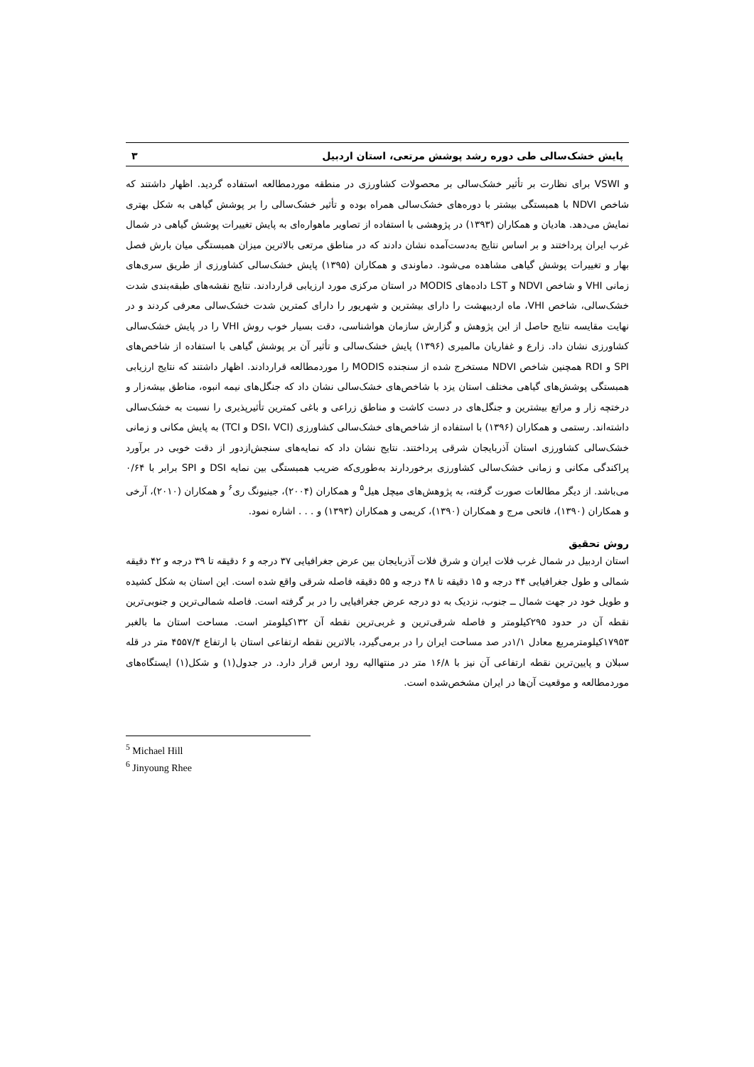پایش خشک‌سالی طی دوره رشد پوشش مرتعی، استان اردبیل ۳
و VSWI برای نظارت بر تأثیر خشک‌سالی بر محصولات کشاورزی در منطقه موردمطالعه استفاده گردید. اظهار داشتند که شاخص NDVI با همبستگی بیشتر با دوره‌های خشک‌سالی همراه بوده و تأثیر خشک‌سالی را بر پوشش گیاهی به شکل بهتری نمایش می‌دهد. هادیان و همکاران (۱۳۹۳) در پژوهشی با استفاده از تصاویر ماهواره‌ای به پایش تغییرات پوشش گیاهی در شمال غرب ایران پرداختند و بر اساس نتایج به‌دست‌آمده نشان دادند که در مناطق مرتعی بالاترین میزان همبستگی میان بارش فصل بهار و تغییرات پوشش گیاهی مشاهده می‌شود. دماوندی و همکاران (۱۳۹۵) پایش خشک‌سالی کشاورزی از طریق سری‌های زمانی VHI و شاخص NDVI و LST داده‌های MODIS در استان مرکزی مورد ارزیابی قراردادند. نتایج نقشه‌های طبقه‌بندی شدت خشک‌سالی، شاخص VHI، ماه اردیبهشت را دارای بیشترین و شهریور را دارای کمترین شدت خشک‌سالی معرفی کردند و در نهایت مقایسه نتایج حاصل از این پژوهش و گزارش سازمان هواشناسی، دقت بسیار خوب روش VHI را در پایش خشک‌سالی کشاورزی نشان داد. زارع و غفاریان مالمیری (۱۳۹۶) پایش خشک‌سالی و تأثیر آن بر پوشش گیاهی با استفاده از شاخص‌های SPI و RDI همچنین شاخص NDVI مستخرج شده از سنجنده MODIS را موردمطالعه قراردادند. اظهار داشتند که نتایج ارزیابی همبستگی پوشش‌های گیاهی مختلف استان یزد با شاخص‌های خشک‌سالی نشان داد که جنگل‌های نیمه انبوه، مناطق بیشه‌زار و درختچه زار و مراتع بیشترین و جنگل‌های در دست کاشت و مناطق زراعی و باغی کمترین تأثیرپذیری را نسبت به خشک‌سالی داشته‌اند. رستمی و همکاران (۱۳۹۶) با استفاده از شاخص‌های خشک‌سالی کشاورزی (DSI، VCI و TCI) به پایش مکانی و زمانی خشک‌سالی کشاورزی استان آذربایجان شرقی پرداختند. نتایج نشان داد که نمایه‌های سنجش‌ازدور از دقت خوبی در برآورد پراکندگی مکانی و زمانی خشک‌سالی کشاورزی برخوردارند به‌طوری‌که ضریب همبستگی بین نمایه DSI و SPI برابر با ۰/۶۴ می‌باشد. از دیگر مطالعات صورت گرفته، به پژوهش‌های میچل هیل<sup>۵</sup> و همکاران (۲۰۰۴)، جینیونگ ری<sup>۶</sup> و همکاران (۲۰۱۰)، آرخی و همکاران (۱۳۹۰)، فاتحی مرج و همکاران (۱۳۹۰)، کریمی و همکاران (۱۳۹۳) و . . . اشاره نمود.
روش تحقیق
استان اردبیل در شمال غرب فلات ایران و شرق فلات آذربایجان بین عرض جغرافیایی ۳۷ درجه و ۶ دقیقه تا ۳۹ درجه و ۴۲ دقیقه شمالی و طول جغرافیایی ۴۴ درجه و ۱۵ دقیقه تا ۴۸ درجه و ۵۵ دقیقه فاصله شرقی واقع شده است. این استان به شکل کشیده و طویل خود در جهت شمال ــ جنوب، نزدیک به دو درجه عرض جغرافیایی را در بر گرفته است. فاصله شمالی‌ترین و جنوبی‌ترین نقطه آن در حدود ۲۹۵کیلومتر و فاصله شرقی‌ترین و غربی‌ترین نقطه آن ۱۳۲کیلومتر است. مساحت استان ما بالغبر ۱۷۹۵۳کیلومترمربع معادل ۱/۱در صد مساحت ایران را در برمی‌گیرد، بالاترین نقطه ارتفاعی استان با ارتفاع ۴۵۵۷/۴ متر در قله سبلان و پایین‌ترین نقطه ارتفاعی آن نیز با ۱۶/۸ متر در منتهاالیه رود ارس قرار دارد. در جدول(۱) و شکل(۱) ایستگاه‌های موردمطالعه و موقعیت آن‌ها در ایران مشخص‌شده است.
<sup>5</sup> Michael Hill
<sup>6</sup> Jinyoung Rhee